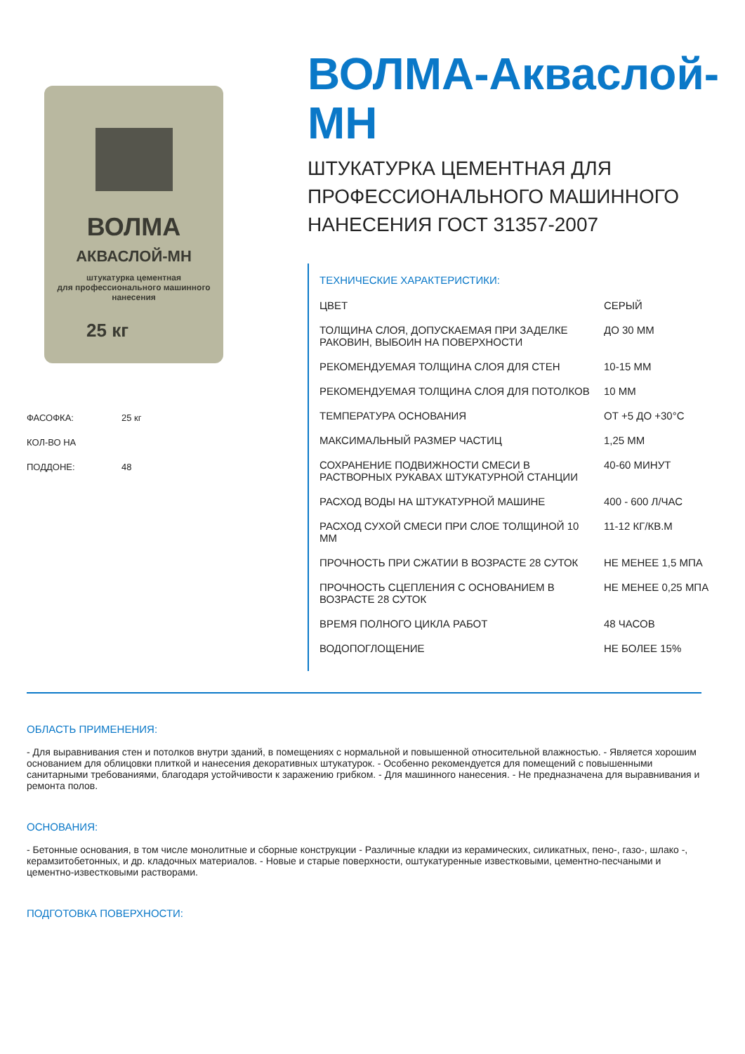ВОЛМА
АКВАСЛОЙ-МН
штукатурка цементная
для профессионального машинного нанесения
25 кг
ФАСОФКА: 25 кг
КОЛ-ВО НА ПОДДОНЕ: 48
ВОЛМА-Акваслой-МН
ШТУКАТУРКА ЦЕМЕНТНАЯ ДЛЯ ПРОФЕССИОНАЛЬНОГО МАШИННОГО НАНЕСЕНИЯ ГОСТ 31357-2007
ТЕХНИЧЕСКИЕ ХАРАКТЕРИСТИКИ:
| ЦВЕТ | СЕРЫЙ |
| ТОЛЩИНА СЛОЯ, ДОПУСКАЕМАЯ ПРИ ЗАДЕЛКЕ РАКОВИН, ВЫБОИН НА ПОВЕРХНОСТИ | ДО 30 ММ |
| РЕКОМЕНДУЕМАЯ ТОЛЩИНА СЛОЯ ДЛЯ СТЕН | 10-15 ММ |
| РЕКОМЕНДУЕМАЯ ТОЛЩИНА СЛОЯ ДЛЯ ПОТОЛКОВ | 10 ММ |
| ТЕМПЕРАТУРА ОСНОВАНИЯ | ОТ +5 ДО +30°С |
| МАКСИМАЛЬНЫЙ РАЗМЕР ЧАСТИЦ | 1,25 ММ |
| СОХРАНЕНИЕ ПОДВИЖНОСТИ СМЕСИ В РАСТВОРНЫХ РУКАВАХ ШТУКАТУРНОЙ СТАНЦИИ | 40-60 МИНУТ |
| РАСХОД ВОДЫ НА ШТУКАТУРНОЙ МАШИНЕ | 400 - 600 Л/ЧАС |
| РАСХОД СУХОЙ СМЕСИ ПРИ СЛОЕ ТОЛЩИНОЙ 10 ММ | 11-12 КГ/КВ.М |
| ПРОЧНОСТЬ ПРИ СЖАТИИ В ВОЗРАСТЕ 28 СУТОК | НЕ МЕНЕЕ 1,5 МПА |
| ПРОЧНОСТЬ СЦЕПЛЕНИЯ С ОСНОВАНИЕМ В ВОЗРАСТЕ 28 СУТОК | НЕ МЕНЕЕ 0,25 МПА |
| ВРЕМЯ ПОЛНОГО ЦИКЛА РАБОТ | 48 ЧАСОВ |
| ВОДОПОГЛОЩЕНИЕ | НЕ БОЛЕЕ 15% |
ОБЛАСТЬ ПРИМЕНЕНИЯ:
- Для выравнивания стен и потолков внутри зданий, в помещениях с нормальной и повышенной относительной влажностью. - Является хорошим основанием для облицовки плиткой и нанесения декоративных штукатурок. - Особенно рекомендуется для помещений с повышенными санитарными требованиями, благодаря устойчивости к заражению грибком. - Для машинного нанесения. - Не предназначена для выравнивания и ремонта полов.
ОСНОВАНИЯ:
- Бетонные основания, в том числе монолитные и сборные конструкции - Различные кладки из керамических, силикатных, пено-, газо-, шлако -, керамзитобетонных, и др. кладочных материалов. - Новые и старые поверхности, оштукатуренные известковыми, цементно-песчаными и цементно-известковыми растворами.
ПОДГОТОВКА ПОВЕРХНОСТИ: